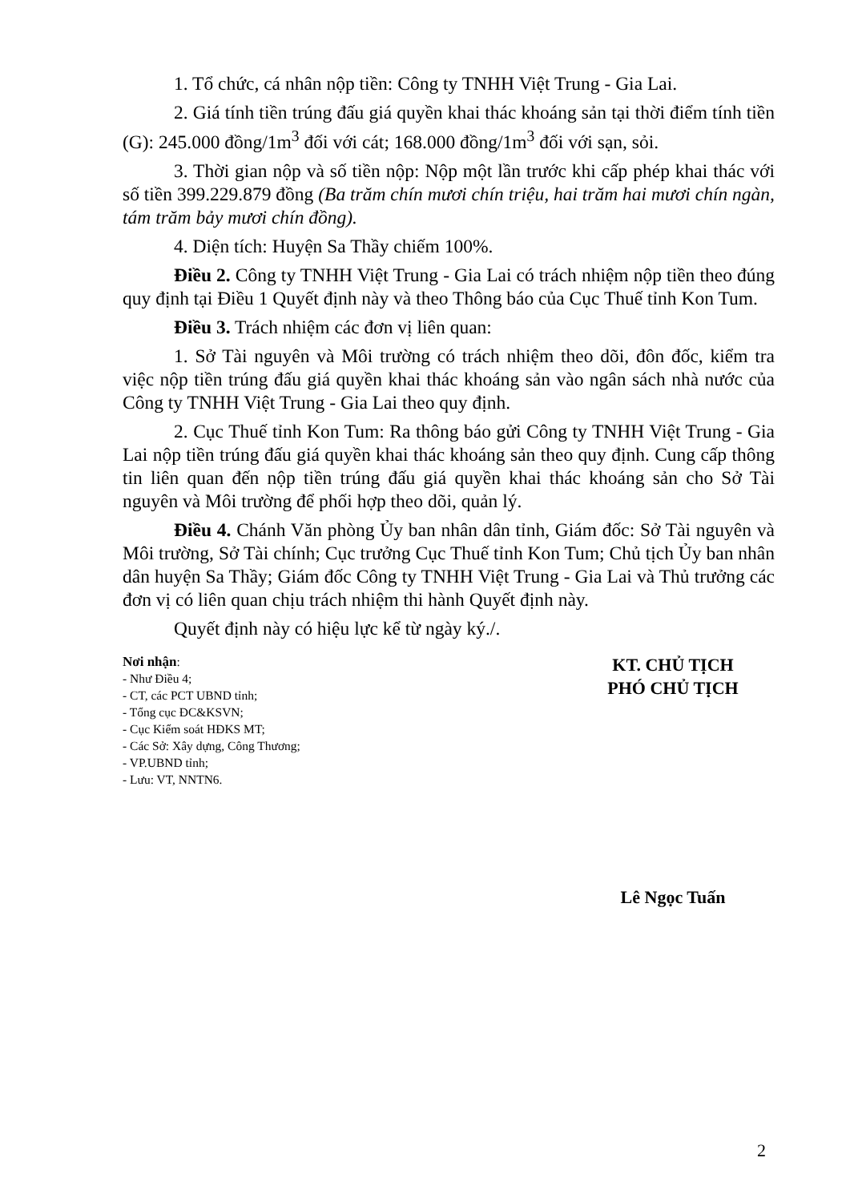1. Tổ chức, cá nhân nộp tiền: Công ty TNHH Việt Trung - Gia Lai.
2. Giá tính tiền trúng đấu giá quyền khai thác khoáng sản tại thời điểm tính tiền (G): 245.000 đồng/1m<sup>3</sup> đối với cát; 168.000 đồng/1m<sup>3</sup> đối với sạn, sỏi.
3. Thời gian nộp và số tiền nộp: Nộp một lần trước khi cấp phép khai thác với số tiền 399.229.879 đồng (Ba trăm chín mươi chín triệu, hai trăm hai mươi chín ngàn, tám trăm bảy mươi chín đồng).
4. Diện tích: Huyện Sa Thầy chiếm 100%.
Điều 2. Công ty TNHH Việt Trung - Gia Lai có trách nhiệm nộp tiền theo đúng quy định tại Điều 1 Quyết định này và theo Thông báo của Cục Thuế tỉnh Kon Tum.
Điều 3. Trách nhiệm các đơn vị liên quan:
1. Sở Tài nguyên và Môi trường có trách nhiệm theo dõi, đôn đốc, kiểm tra việc nộp tiền trúng đấu giá quyền khai thác khoáng sản vào ngân sách nhà nước của Công ty TNHH Việt Trung - Gia Lai theo quy định.
2. Cục Thuế tỉnh Kon Tum: Ra thông báo gửi Công ty TNHH Việt Trung - Gia Lai nộp tiền trúng đấu giá quyền khai thác khoáng sản theo quy định. Cung cấp thông tin liên quan đến nộp tiền trúng đấu giá quyền khai thác khoáng sản cho Sở Tài nguyên và Môi trường để phối hợp theo dõi, quản lý.
Điều 4. Chánh Văn phòng Ủy ban nhân dân tỉnh, Giám đốc: Sở Tài nguyên và Môi trường, Sở Tài chính; Cục trưởng Cục Thuế tỉnh Kon Tum; Chủ tịch Ủy ban nhân dân huyện Sa Thầy; Giám đốc Công ty TNHH Việt Trung - Gia Lai và Thủ trưởng các đơn vị có liên quan chịu trách nhiệm thi hành Quyết định này.
Quyết định này có hiệu lực kể từ ngày ký./.
Nơi nhận:
- Như Điều 4;
- CT, các PCT UBND tỉnh;
- Tổng cục ĐC&KSVN;
- Cục Kiểm soát HĐKS MT;
- Các Sở: Xây dựng, Công Thương;
- VP.UBND tỉnh;
- Lưu: VT, NNTN6.
KT. CHỦ TỊCH
PHÓ CHỦ TỊCH
Lê Ngọc Tuấn
2